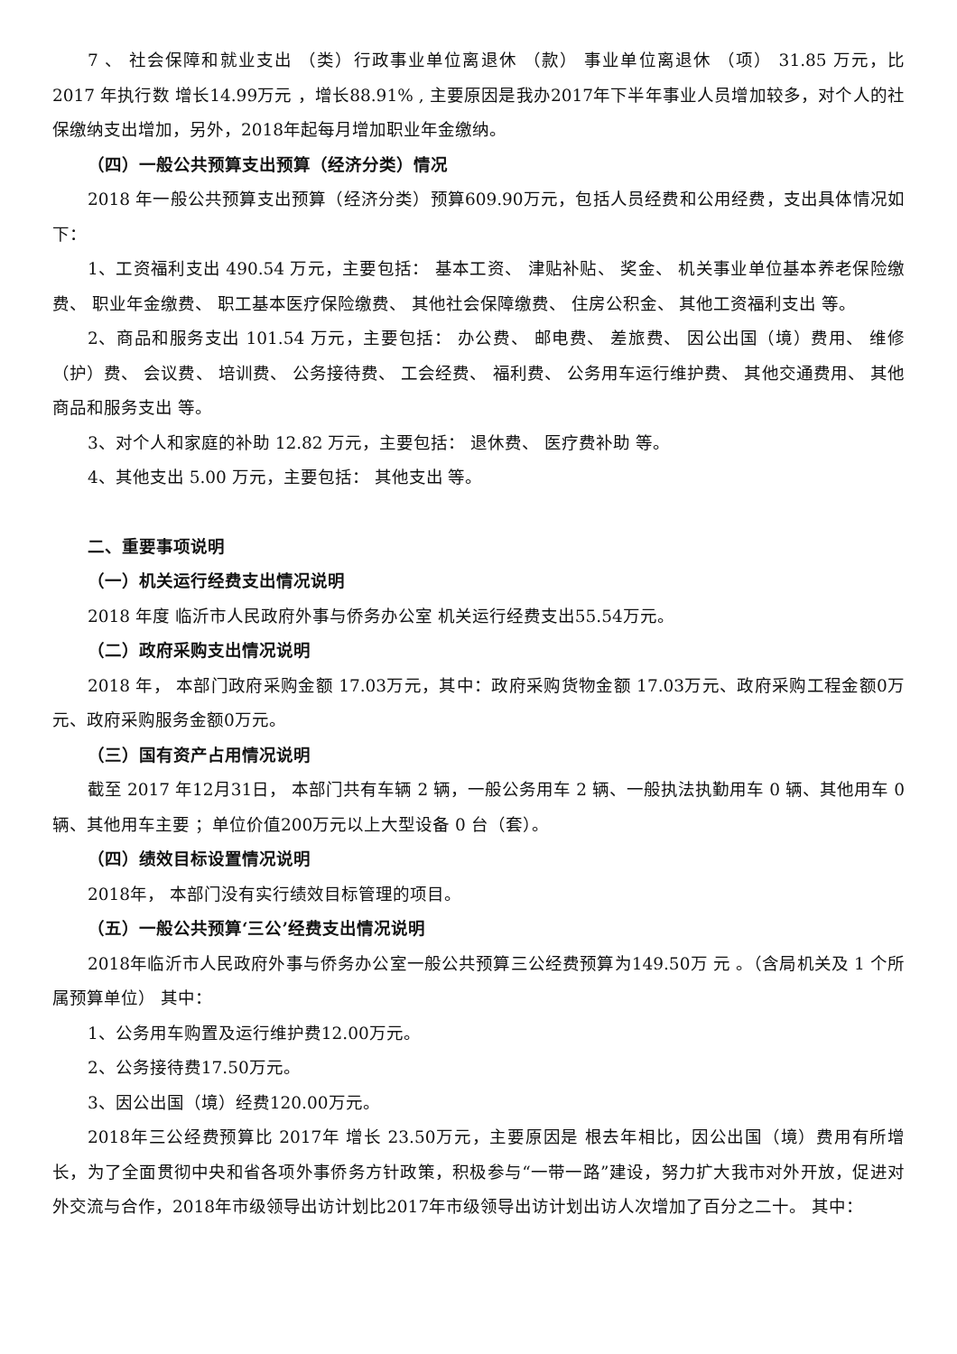7 、 社会保障和就业支出 （类）行政事业单位离退休 （款） 事业单位离退休 （项） 31.85 万元，比 2017 年执行数 增长14.99万元 ，增长88.91% , 主要原因是我办2017年下半年事业人员增加较多，对个人的社保缴纳支出增加，另外，2018年起每月增加职业年金缴纳。
（四）一般公共预算支出预算（经济分类）情况
2018 年一般公共预算支出预算（经济分类）预算609.90万元，包括人员经费和公用经费，支出具体情况如下：
1、工资福利支出 490.54 万元，主要包括： 基本工资、 津贴补贴、 奖金、 机关事业单位基本养老保险缴费、 职业年金缴费、 职工基本医疗保险缴费、 其他社会保障缴费、 住房公积金、 其他工资福利支出 等。
2、商品和服务支出 101.54 万元，主要包括： 办公费、 邮电费、 差旅费、 因公出国（境）费用、 维修（护）费、 会议费、 培训费、 公务接待费、 工会经费、 福利费、 公务用车运行维护费、 其他交通费用、 其他商品和服务支出 等。
3、对个人和家庭的补助 12.82 万元，主要包括： 退休费、 医疗费补助 等。
4、其他支出 5.00 万元，主要包括： 其他支出 等。
二、重要事项说明
（一）机关运行经费支出情况说明
2018 年度 临沂市人民政府外事与侨务办公室 机关运行经费支出55.54万元。
（二）政府采购支出情况说明
2018 年， 本部门政府采购金额 17.03万元，其中：政府采购货物金额 17.03万元、政府采购工程金额0万元、政府采购服务金额0万元。
（三）国有资产占用情况说明
截至 2017 年12月31日， 本部门共有车辆 2 辆，一般公务用车 2 辆、一般执法执勤用车 0 辆、其他用车 0 辆、其他用车主要 ；单位价值200万元以上大型设备 0 台（套）。
（四）绩效目标设置情况说明
2018年， 本部门没有实行绩效目标管理的项目。
（五）一般公共预算‘三公’经费支出情况说明
2018年临沂市人民政府外事与侨务办公室一般公共预算三公经费预算为149.50万 元 。（含局机关及 1 个所属预算单位） 其中：
1、公务用车购置及运行维护费12.00万元。
2、公务接待费17.50万元。
3、因公出国（境）经费120.00万元。
2018年三公经费预算比 2017年 增长 23.50万元，主要原因是 根去年相比，因公出国（境）费用有所增长，为了全面贯彻中央和省各项外事侨务方针政策，积极参与“一带一路”建设，努力扩大我市对外开放，促进对外交流与合作，2018年市级领导出访计划比2017年市级领导出访计划出访人次增加了百分之二十。 其中：